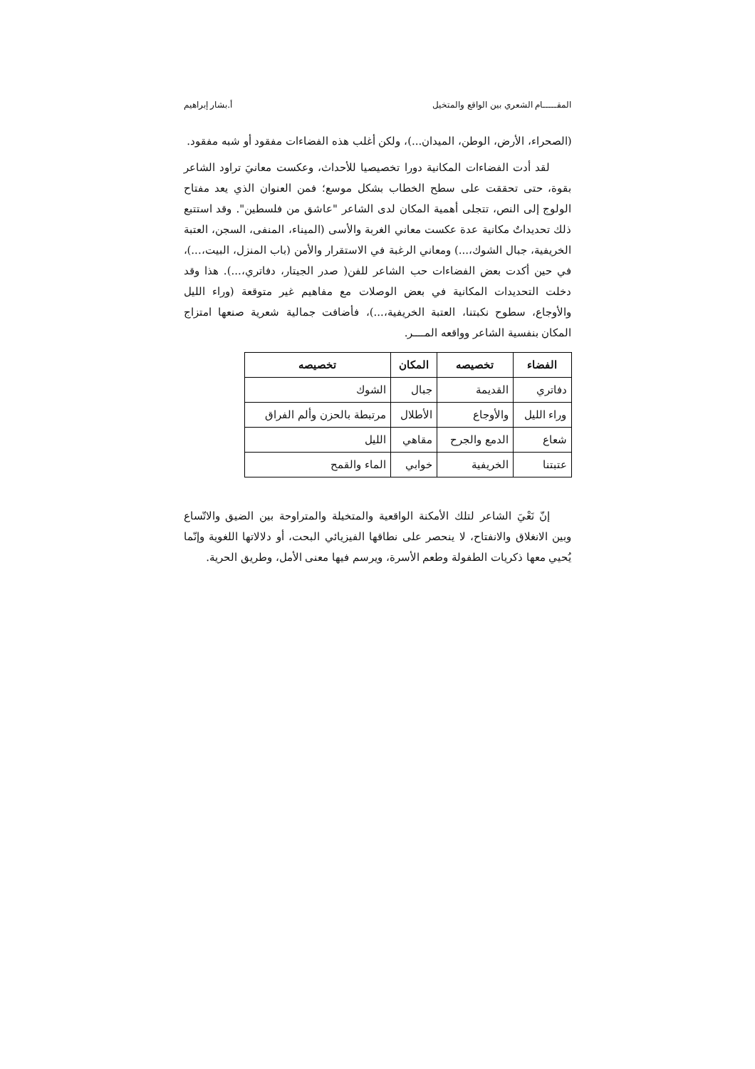المقـــــام الشعري بين الواقع والمتخيل أ.بشار إبراهيم
(الصحراء، الأرض، الوطن، الميدان...)، ولكن أغلب هذه الفضاءات مفقود أو شبه مفقود.
لقد أدت الفضاءات المكانية دورا تخصيصيا للأحداث، وعكست معانيَ تراود الشاعر بقوة، حتى تحققت على سطح الخطاب بشكل موسع؛ فمن العنوان الذي يعد مفتاح الولوج إلى النص، تتجلى أهمية المكان لدى الشاعر "عاشق من فلسطين". وقد استتبع ذلك تحديداتٌ مكانية عدة عكست معاني الغربة والأسى (الميناء، المنفى، السجن، العتبة الخريفية، جبال الشوك،...) ومعاني الرغبة في الاستقرار والأمن (باب المنزل، البيت،...)، في حين أكدت بعض الفضاءات حب الشاعر للفن( صدر الجيتار، دفاتري،...). هذا وقد دخلت التحديدات المكانية في بعض الوصلات مع مفاهيم غير متوقعة (وراء الليل والأوجاع، سطوح نكبتنا، العتبة الخريفية،...)، فأضافت جمالية شعرية صنعها امتزاج المكان بنفسية الشاعر وواقعه المــــر.
| الفضاء | تخصيصه | المكان | تخصيصه |
| --- | --- | --- | --- |
| دفاتري | القديمة | جبال | الشوك |
| وراء الليل | والأوجاع | الأطلال | مرتبطة بالحزن وألم الفراق |
| شعاع | الدمع والجرح | مقاهي | الليل |
| عتبتنا | الخريفية | خوابي | الماء والقمح |
إنّ نَعْيَ الشاعر لتلك الأمكنة الواقعية والمتخيلة والمتراوحة بين الضيق والاتّساع وبين الانغلاق والانفتاح، لا ينحصر على نطاقها الفيزيائي البحت، أو دلالاتها اللغوية وإنّما يُحيي معها ذكريات الطفولة وطعم الأسرة، ويرسم فيها معنى الأمل، وطريق الحرية.